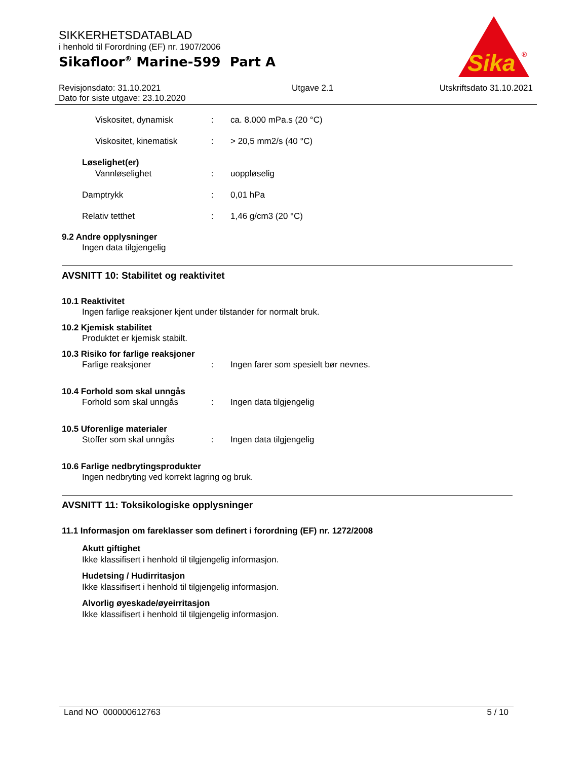SIKKERHETSDATABLAD
i henhold til Forordning (EF) nr. 1907/2006
Sikafloor<sup>®</sup> Marine-599 Part A
Sika
®
Revisjonsdato: 31.10.2021
Dato for siste utgave: 23.10.2020
Utgave 2.1 Utskriftsdato 31.10.2021
Viskositet, dynamisk: ca. 8.000 mPa.s (20 °C)
Viskositet, kinematisk: > 20,5 mm2/s (40 °C)
Løselighet(er)
Vannløselighet: uoppløselig
Damptrykk: 0,01 hPa
Relativ tetthet: 1,46 g/cm3 (20 °C)
9.2 Andre opplysninger
Ingen data tilgjengelig
AVSNITT 10: Stabilitet og reaktivitet
10.1 Reaktivitet
Ingen farlige reaksjoner kjent under tilstander for normalt bruk.
10.2 Kjemisk stabilitet
Produktet er kjemisk stabilt.
10.3 Risiko for farlige reaksjoner
Farlige reaksjoner: Ingen farer som spesielt bør nevnes.
10.4 Forhold som skal unngås
Forhold som skal unngås: Ingen data tilgjengelig
10.5 Uforenlige materialer
Stoffer som skal unngås: Ingen data tilgjengelig
10.6 Farlige nedbrytingsprodukter
Ingen nedbryting ved korrekt lagring og bruk.
AVSNITT 11: Toksikologiske opplysninger
11.1 Informasjon om fareklasser som definert i forordning (EF) nr. 1272/2008
Akutt giftighet
Ikke klassifisert i henhold til tilgjengelig informasjon.
Hudetsing / Hudirritasjon
Ikke klassifisert i henhold til tilgjengelig informasjon.
Alvorlig øyeskade/øyeirritasjon
Ikke klassifisert i henhold til tilgjengelig informasjon.
Land NO 000000612763 5 / 10